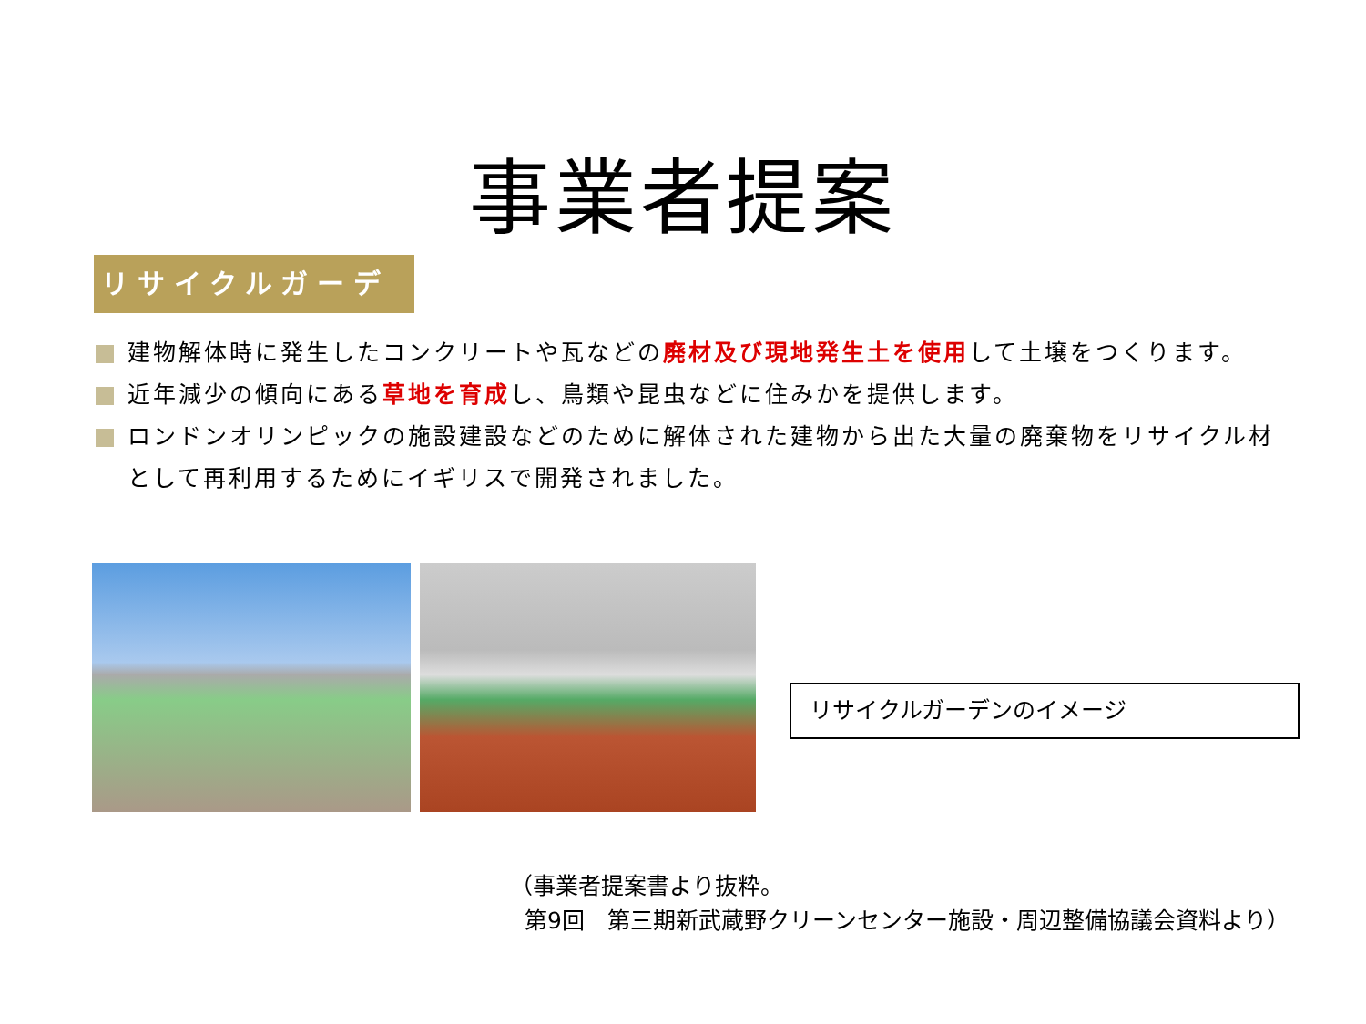事業者提案
リサイクルガーデン
建物解体時に発生したコンクリートや瓦などの廃材及び現地発生土を使用して土壌をつくります。
近年減少の傾向にある草地を育成し、鳥類や昆虫などに住みかを提供します。
ロンドンオリンピックの施設建設などのために解体された建物から出た大量の廃棄物をリサイクル材として再利用するためにイギリスで開発されました。
リサイクルガーデンのイメージ
（事業者提案書より抜粋。
第9回　第三期新武蔵野クリーンセンター施設・周辺整備協議会資料より）